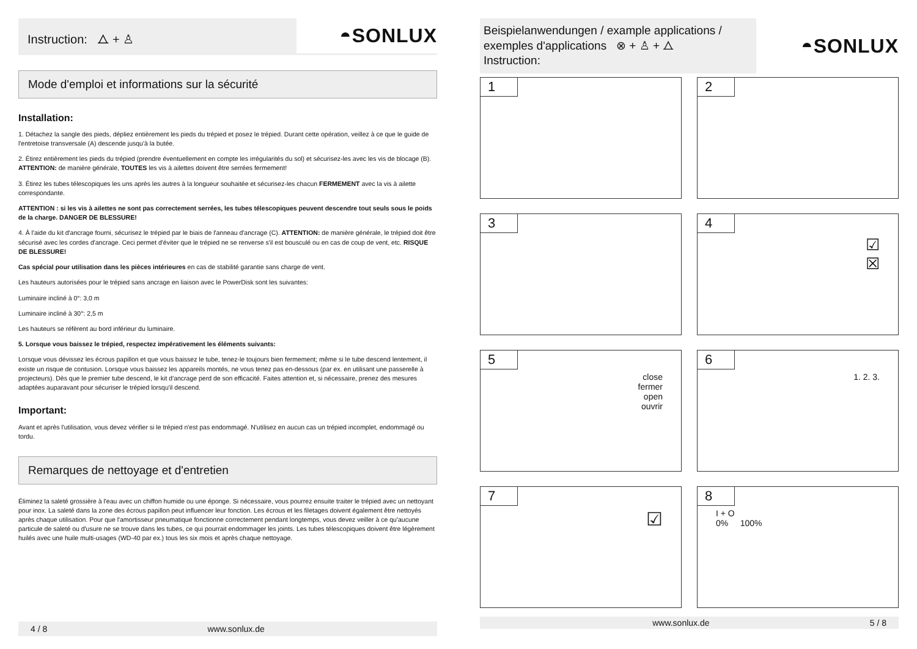Instruction: ⧍ + ♙
◓SONLUX
Mode d'emploi et informations sur la sécurité
Installation:
1. Détachez la sangle des pieds, dépliez entièrement les pieds du trépied et posez le trépied. Durant cette opération, veillez à ce que le guide de l'entretoise transversale (A) descende jusqu'à la butée.
2. Étirez entièrement les pieds du trépied (prendre éventuellement en compte les irrégularités du sol) et sécurisez-les avec les vis de blocage (B). ATTENTION: de manière générale, TOUTES les vis à ailettes doivent être serrées fermement!
3. Étirez les tubes télescopiques les uns après les autres à la longueur souhaitée et sécurisez-les chacun FERMEMENT avec la vis à ailette correspondante.
ATTENTION : si les vis à ailettes ne sont pas correctement serrées, les tubes télescopiques peuvent descendre tout seuls sous le poids de la charge. DANGER DE BLESSURE!
4. À l'aide du kit d'ancrage fourni, sécurisez le trépied par le biais de l'anneau d'ancrage (C). ATTENTION: de manière générale, le trépied doit être sécurisé avec les cordes d'ancrage. Ceci permet d'éviter que le trépied ne se renverse s'il est bousculé ou en cas de coup de vent, etc. RISQUE DE BLESSURE!
Cas spécial pour utilisation dans les pièces intérieures en cas de stabilité garantie sans charge de vent.
Les hauteurs autorisées pour le trépied sans ancrage en liaison avec le PowerDisk sont les suivantes:
Luminaire incliné à 0°: 3,0 m
Luminaire incliné à 30°: 2,5 m
Les hauteurs se réfèrent au bord inférieur du luminaire.
5. Lorsque vous baissez le trépied, respectez impérativement les éléments suivants:
Lorsque vous dévissez les écrous papillon et que vous baissez le tube, tenez-le toujours bien fermement; même si le tube descend lentement, il existe un risque de contusion. Lorsque vous baissez les appareils montés, ne vous tenez pas en-dessous (par ex. en utilisant une passerelle à projecteurs). Dès que le premier tube descend, le kit d'ancrage perd de son efficacité. Faites attention et, si nécessaire, prenez des mesures adaptées auparavant pour sécuriser le trépied lorsqu'il descend.
Important:
Avant et après l'utilisation, vous devez vérifier si le trépied n'est pas endommagé. N'utilisez en aucun cas un trépied incomplet, endommagé ou tordu.
Remarques de nettoyage et d'entretien
Éliminez la saleté grossière à l'eau avec un chiffon humide ou une éponge. Si nécessaire, vous pourrez ensuite traiter le trépied avec un nettoyant pour inox. La saleté dans la zone des écrous papillon peut influencer leur fonction. Les écrous et les filetages doivent également être nettoyés après chaque utilisation. Pour que l'amortisseur pneumatique fonctionne correctement pendant longtemps, vous devez veiller à ce qu'aucune particule de saleté ou d'usure ne se trouve dans les tubes, ce qui pourrait endommager les joints. Les tubes télescopiques doivent être légèrement huilés avec une huile multi-usages (WD-40 par ex.) tous les six mois et après chaque nettoyage.
4 / 8 www.sonlux.de
Beispielanwendungen / example applications / exemples d'applications ⊗ + ♙ + ⧍
Instruction:
◓SONLUX
1
2
3
4
☑
☒
5
close
fermer
open
ouvrir
6
1. 2. 3.
7
☑
8
I + O
0% 100%
www.sonlux.de 5 / 8